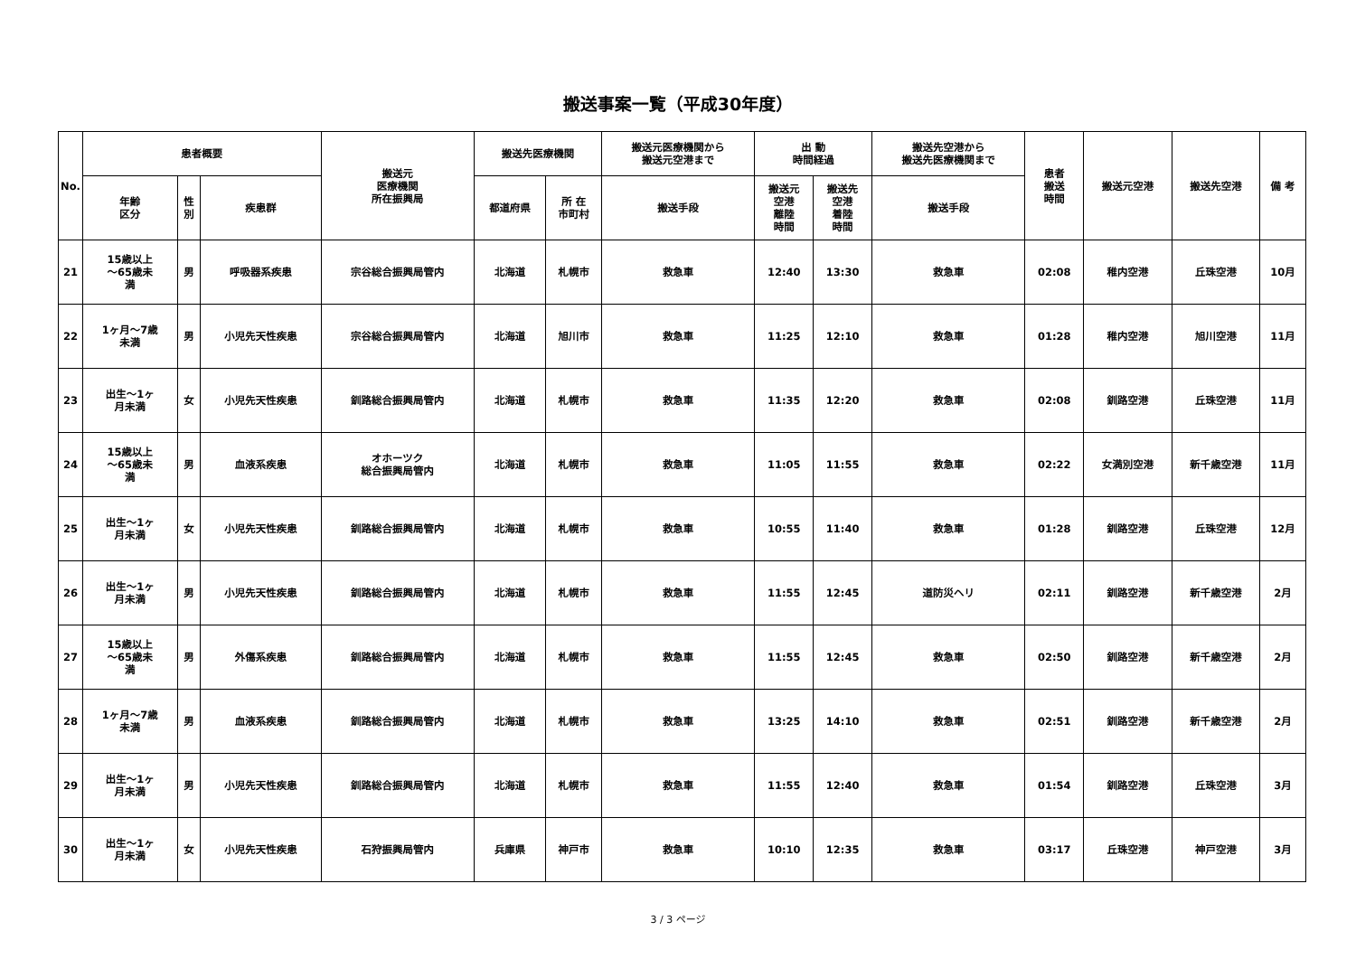搬送事案一覧（平成30年度）
| No. | 患者概要 | | | 搬送元 医療機関 所在振興局 | 搬送先医療機関 | | 搬送元医療機関から 搬送元空港まで | 出 動 時間経過 | | 搬送先空港から 搬送先医療機関まで | 患者 搬送 時間 | 搬送元空港 | 搬送先空港 | 備 考 |
| --- | --- | --- | --- | --- | --- | --- | --- | --- | --- | --- | --- | --- | --- | --- |
| | 年齢 区分 | 性 別 | 疾患群 | | 都道府県 | 所 在 市町村 | 搬送手段 | 搬送元 空港 離陸 時間 | 搬送先 空港 着陸 時間 | 搬送手段 | | | | |
| 21 | 15歳以上 ～65歳未 満 | 男 | 呼吸器系疾患 | 宗谷総合振興局管内 | 北海道 | 札幌市 | 救急車 | 12:40 | 13:30 | 救急車 | 02:08 | 稚内空港 | 丘珠空港 | 10月 |
| 22 | 1ヶ月～7歳 未満 | 男 | 小児先天性疾患 | 宗谷総合振興局管内 | 北海道 | 旭川市 | 救急車 | 11:25 | 12:10 | 救急車 | 01:28 | 稚内空港 | 旭川空港 | 11月 |
| 23 | 出生～1ヶ 月未満 | 女 | 小児先天性疾患 | 釧路総合振興局管内 | 北海道 | 札幌市 | 救急車 | 11:35 | 12:20 | 救急車 | 02:08 | 釧路空港 | 丘珠空港 | 11月 |
| 24 | 15歳以上 ～65歳未 満 | 男 | 血液系疾患 | オホーツク 総合振興局管内 | 北海道 | 札幌市 | 救急車 | 11:05 | 11:55 | 救急車 | 02:22 | 女満別空港 | 新千歳空港 | 11月 |
| 25 | 出生～1ヶ 月未満 | 女 | 小児先天性疾患 | 釧路総合振興局管内 | 北海道 | 札幌市 | 救急車 | 10:55 | 11:40 | 救急車 | 01:28 | 釧路空港 | 丘珠空港 | 12月 |
| 26 | 出生～1ヶ 月未満 | 男 | 小児先天性疾患 | 釧路総合振興局管内 | 北海道 | 札幌市 | 救急車 | 11:55 | 12:45 | 道防災ヘリ | 02:11 | 釧路空港 | 新千歳空港 | 2月 |
| 27 | 15歳以上 ～65歳未 満 | 男 | 外傷系疾患 | 釧路総合振興局管内 | 北海道 | 札幌市 | 救急車 | 11:55 | 12:45 | 救急車 | 02:50 | 釧路空港 | 新千歳空港 | 2月 |
| 28 | 1ヶ月～7歳 未満 | 男 | 血液系疾患 | 釧路総合振興局管内 | 北海道 | 札幌市 | 救急車 | 13:25 | 14:10 | 救急車 | 02:51 | 釧路空港 | 新千歳空港 | 2月 |
| 29 | 出生～1ヶ 月未満 | 男 | 小児先天性疾患 | 釧路総合振興局管内 | 北海道 | 札幌市 | 救急車 | 11:55 | 12:40 | 救急車 | 01:54 | 釧路空港 | 丘珠空港 | 3月 |
| 30 | 出生～1ヶ 月未満 | 女 | 小児先天性疾患 | 石狩振興局管内 | 兵庫県 | 神戸市 | 救急車 | 10:10 | 12:35 | 救急車 | 03:17 | 丘珠空港 | 神戸空港 | 3月 |
3 / 3 ページ